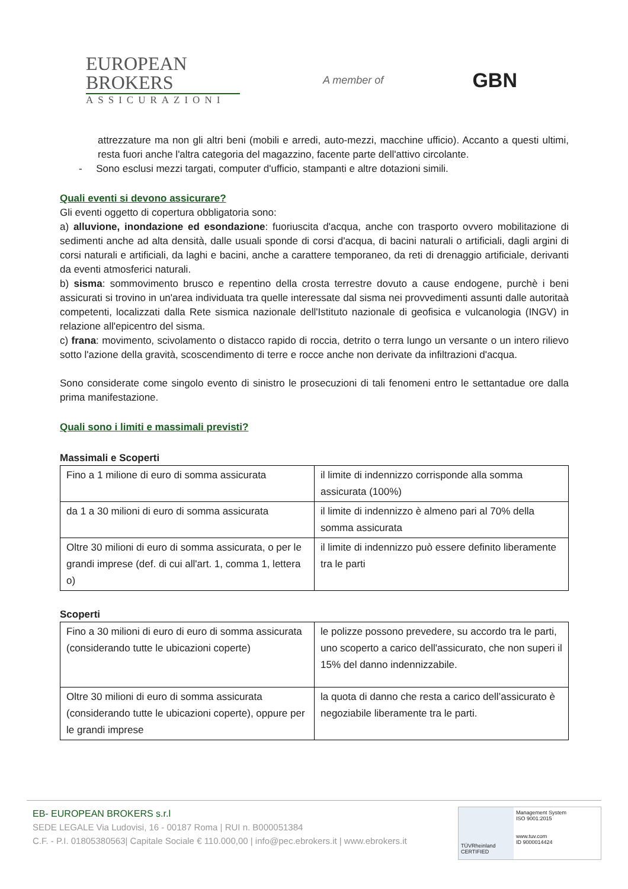EUROPEAN
BROKERS
ASSICURAZIONI
A member of
GBN
attrezzature ma non gli altri beni (mobili e arredi, auto-mezzi, macchine ufficio). Accanto a questi ultimi, resta fuori anche l'altra categoria del magazzino, facente parte dell'attivo circolante.
- Sono esclusi mezzi targati, computer d'ufficio, stampanti e altre dotazioni simili.
Quali eventi si devono assicurare?
Gli eventi oggetto di copertura obbligatoria sono:
a) alluvione, inondazione ed esondazione: fuoriuscita d'acqua, anche con trasporto ovvero mobilitazione di sedimenti anche ad alta densità, dalle usuali sponde di corsi d'acqua, di bacini naturali o artificiali, dagli argini di corsi naturali e artificiali, da laghi e bacini, anche a carattere temporaneo, da reti di drenaggio artificiale, derivanti da eventi atmosferici naturali.
b) sisma: sommovimento brusco e repentino della crosta terrestre dovuto a cause endogene, purchè i beni assicurati si trovino in un'area individuata tra quelle interessate dal sisma nei provvedimenti assunti dalle autoritaà competenti, localizzati dalla Rete sismica nazionale dell'Istituto nazionale di geofisica e vulcanologia (INGV) in relazione all'epicentro del sisma.
c) frana: movimento, scivolamento o distacco rapido di roccia, detrito o terra lungo un versante o un intero rilievo sotto l'azione della gravità, scoscendimento di terre e rocce anche non derivate da infiltrazioni d'acqua.
Sono considerate come singolo evento di sinistro le prosecuzioni di tali fenomeni entro le settantadue ore dalla prima manifestazione.
Quali sono i limiti e massimali previsti?
Massimali e Scoperti
| Fino a 1 milione di euro di somma assicurata | il limite di indennizzo corrisponde alla somma assicurata (100%) |
| da 1 a 30 milioni di euro di somma assicurata | il limite di indennizzo è almeno pari al 70% della somma assicurata |
| Oltre 30 milioni di euro di somma assicurata, o per le grandi imprese (def. di cui all'art. 1, comma 1, lettera o) | il limite di indennizzo può essere definito liberamente tra le parti |
Scoperti
| Fino a 30 milioni di euro di euro di somma assicurata (considerando tutte le ubicazioni coperte) | le polizze possono prevedere, su accordo tra le parti, uno scoperto a carico dell'assicurato, che non superi il 15% del danno indennizzabile. |
| Oltre 30 milioni di euro di somma assicurata (considerando tutte le ubicazioni coperte), oppure per le grandi imprese | la quota di danno che resta a carico dell’assicurato è negoziabile liberamente tra le parti. |
EB- EUROPEAN BROKERS s.r.l
SEDE LEGALE Via Ludovisi, 16 - 00187 Roma | RUI n. B000051384
C.F. - P.I. 01805380563| Capitale Sociale € 110.000,00 | info@pec.ebrokers.it | www.ebrokers.it
TÜVRheinland CERTIFIED
Management System
ISO 9001:2015
www.tuv.com
ID 9000014424